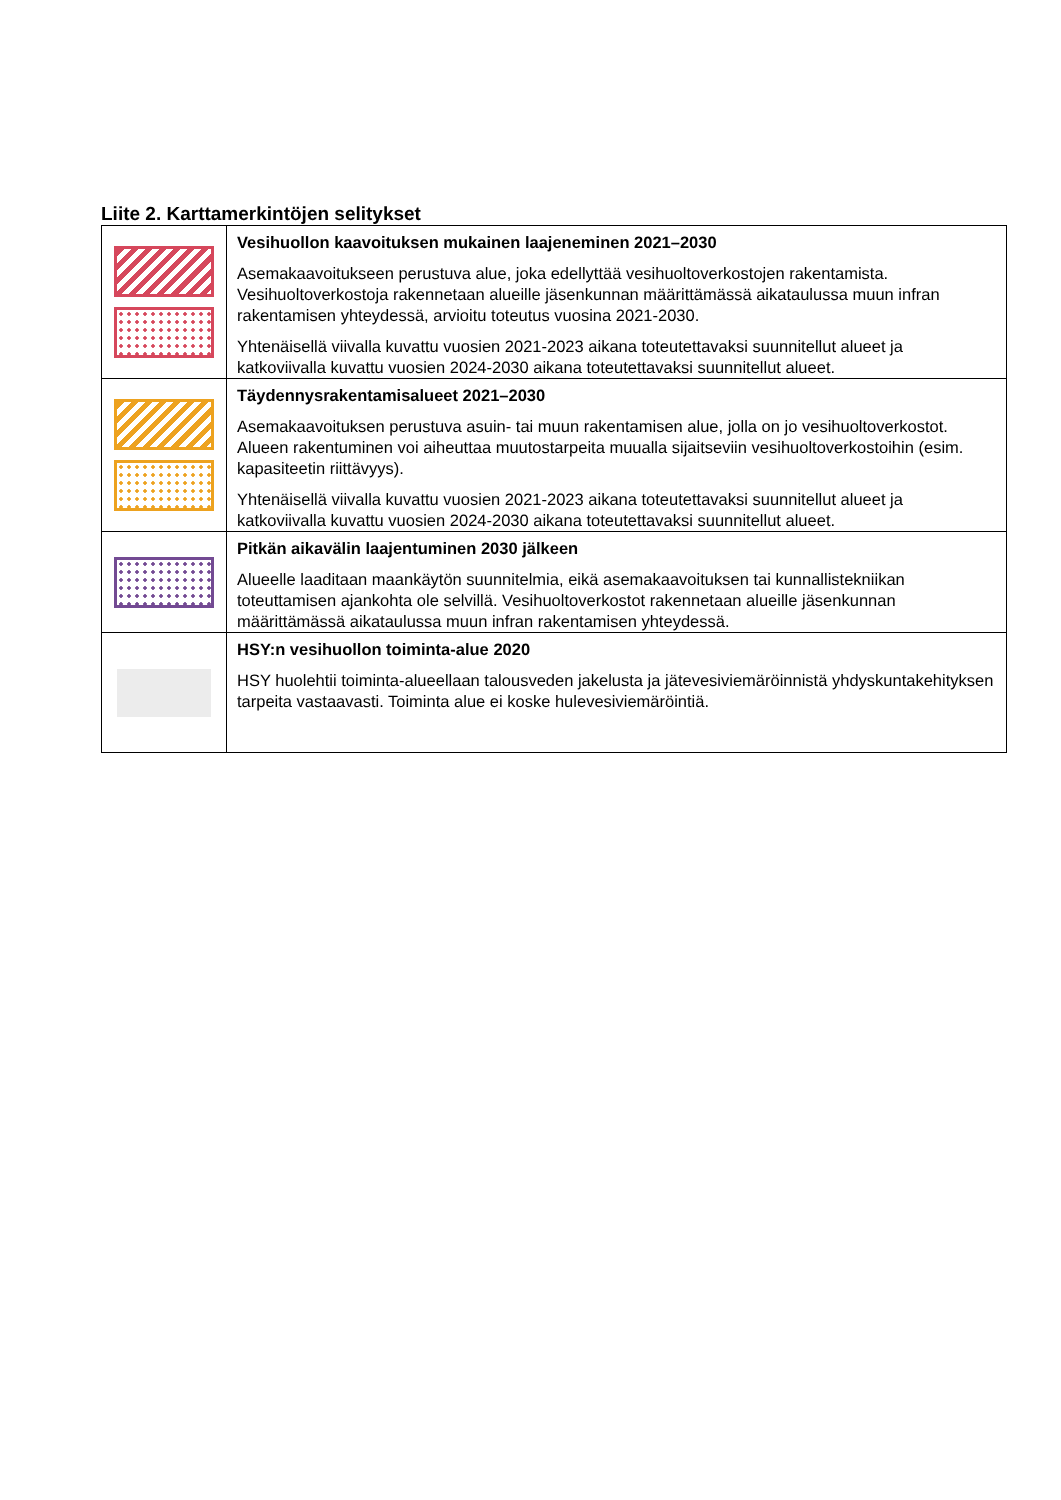Liite 2. Karttamerkintöjen selitykset
| | Vesihuollon kaavoituksen mukainen laajeneminen 2021–2030 Asemakaavoitukseen perustuva alue, joka edellyttää vesihuoltoverkostojen rakentamista. Vesihuoltoverkostoja rakennetaan alueille jäsenkunnan määrittämässä aikataulussa muun infran rakentamisen yhteydessä, arvioitu toteutus vuosina 2021-2030. Yhtenäisellä viivalla kuvattu vuosien 2021-2023 aikana toteutettavaksi suunnitellut alueet ja katkoviivalla kuvattu vuosien 2024-2030 aikana toteutettavaksi suunnitellut alueet. |
| | Täydennysrakentamisalueet 2021–2030 Asemakaavoituksen perustuva asuin- tai muun rakentamisen alue, jolla on jo vesihuoltoverkostot. Alueen rakentuminen voi aiheuttaa muutostarpeita muualla sijaitseviin vesihuoltoverkostoihin (esim. kapasiteetin riittävyys). Yhtenäisellä viivalla kuvattu vuosien 2021-2023 aikana toteutettavaksi suunnitellut alueet ja katkoviivalla kuvattu vuosien 2024-2030 aikana toteutettavaksi suunnitellut alueet. |
| | Pitkän aikavälin laajentuminen 2030 jälkeen Alueelle laaditaan maankäytön suunnitelmia, eikä asemakaavoituksen tai kunnallistekniikan toteuttamisen ajankohta ole selvillä. Vesihuoltoverkostot rakennetaan alueille jäsenkunnan määrittämässä aikataulussa muun infran rakentamisen yhteydessä. |
| | HSY:n vesihuollon toiminta-alue 2020 HSY huolehtii toiminta-alueellaan talousveden jakelusta ja jätevesiviemäröinnistä yhdyskuntakehityksen tarpeita vastaavasti. Toiminta alue ei koske hulevesiviemäröintiä. |